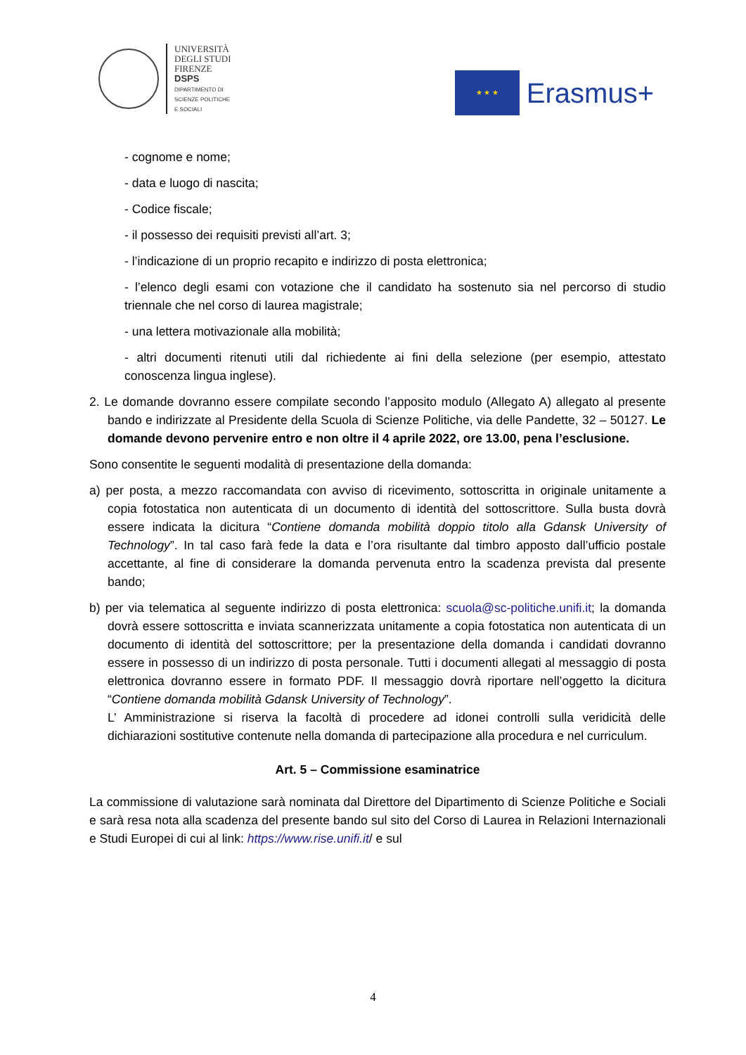UNIVERSITÀ
DEGLI STUDI
FIRENZE
DSPS
DIPARTIMENTO DI
SCIENZE POLITICHE
E SOCIALI
★ ★ ★
Erasmus+
- cognome e nome;
- data e luogo di nascita;
- Codice fiscale;
- il possesso dei requisiti previsti all’art. 3;
- l’indicazione di un proprio recapito e indirizzo di posta elettronica;
- l’elenco degli esami con votazione che il candidato ha sostenuto sia nel percorso di studio triennale che nel corso di laurea magistrale;
- una lettera motivazionale alla mobilità;
- altri documenti ritenuti utili dal richiedente ai fini della selezione (per esempio, attestato conoscenza lingua inglese).
2. Le domande dovranno essere compilate secondo l’apposito modulo (Allegato A) allegato al presente bando e indirizzate al Presidente della Scuola di Scienze Politiche, via delle Pandette, 32 – 50127. Le domande devono pervenire entro e non oltre il 4 aprile 2022, ore 13.00, pena l’esclusione.
Sono consentite le seguenti modalità di presentazione della domanda:
a) per posta, a mezzo raccomandata con avviso di ricevimento, sottoscritta in originale unitamente a copia fotostatica non autenticata di un documento di identità del sottoscrittore. Sulla busta dovrà essere indicata la dicitura “Contiene domanda mobilità doppio titolo alla Gdansk University of Technology”. In tal caso farà fede la data e l’ora risultante dal timbro apposto dall’ufficio postale accettante, al fine di considerare la domanda pervenuta entro la scadenza prevista dal presente bando;
b) per via telematica al seguente indirizzo di posta elettronica: scuola@sc-politiche.unifi.it; la domanda dovrà essere sottoscritta e inviata scannerizzata unitamente a copia fotostatica non autenticata di un documento di identità del sottoscrittore; per la presentazione della domanda i candidati dovranno essere in possesso di un indirizzo di posta personale. Tutti i documenti allegati al messaggio di posta elettronica dovranno essere in formato PDF. Il messaggio dovrà riportare nell’oggetto la dicitura “Contiene domanda mobilità Gdansk University of Technology”.
L’ Amministrazione si riserva la facoltà di procedere ad idonei controlli sulla veridicità delle dichiarazioni sostitutive contenute nella domanda di partecipazione alla procedura e nel curriculum.
Art. 5 – Commissione esaminatrice
La commissione di valutazione sarà nominata dal Direttore del Dipartimento di Scienze Politiche e Sociali e sarà resa nota alla scadenza del presente bando sul sito del Corso di Laurea in Relazioni Internazionali e Studi Europei di cui al link: https://www.rise.unifi.it/ e sul
4